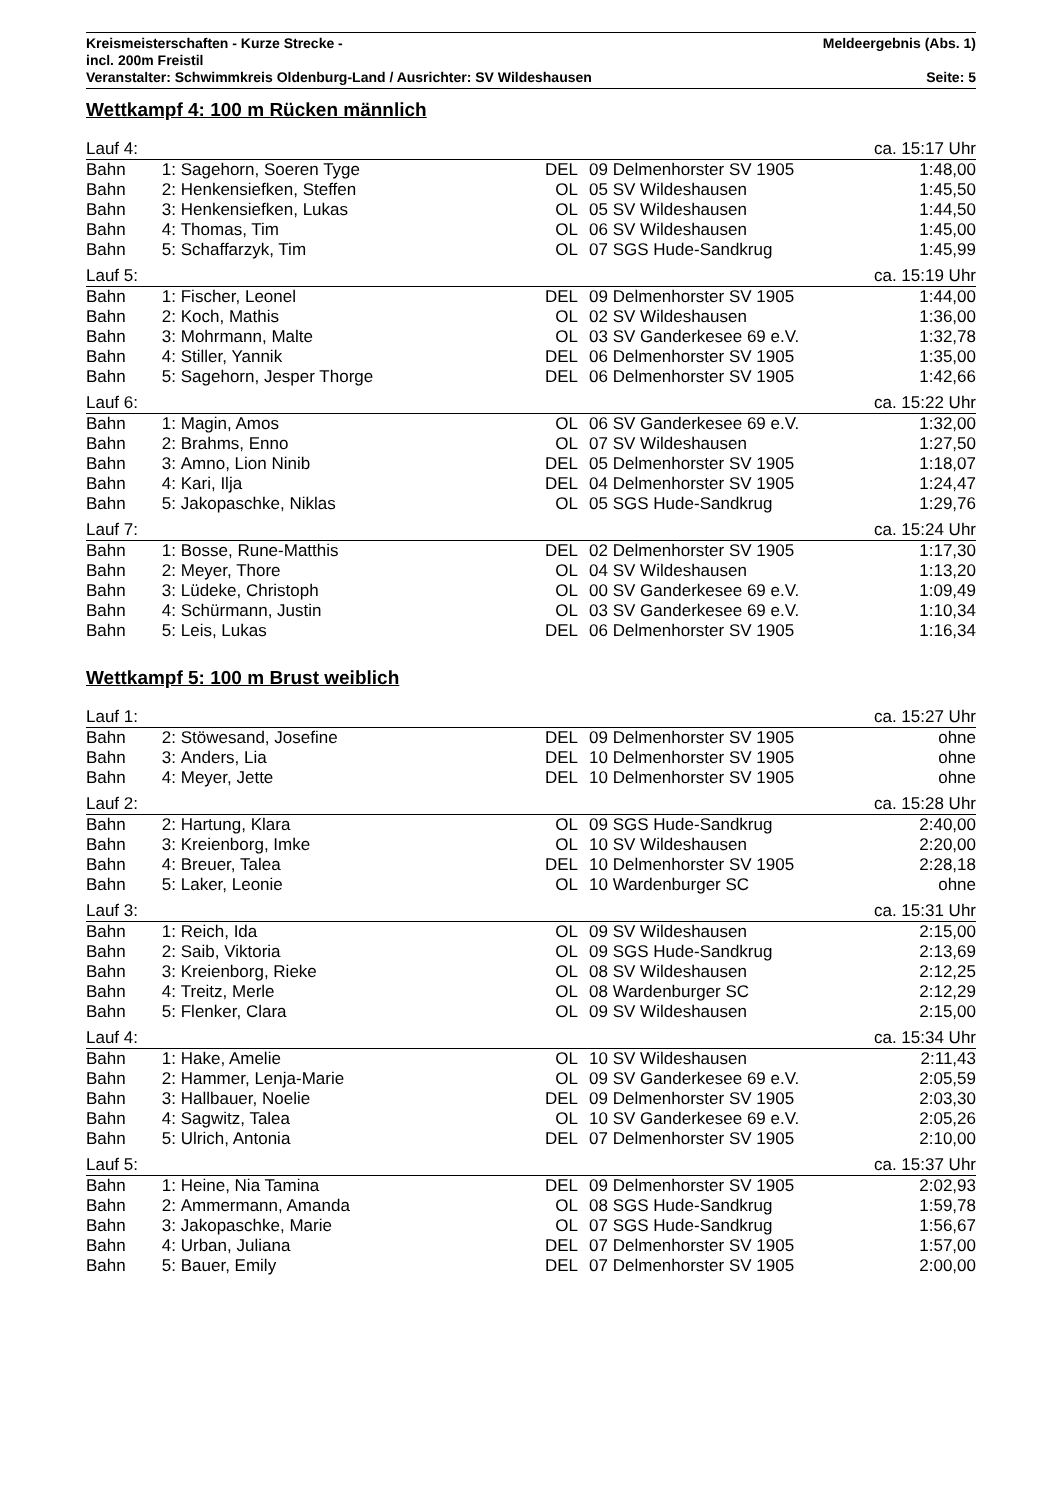Kreismeisterschaften - Kurze Strecke - Meldeergebnis (Abs. 1)
incl. 200m Freistil
Veranstalter: Schwimmkreis Oldenburg-Land / Ausrichter: SV Wildeshausen Seite: 5
Wettkampf 4: 100 m Rücken männlich
| Lauf 4: | | | | | | ca. 15:17 Uhr |
| Bahn | 1: | Sagehorn, Soeren Tyge | DEL | 09 | Delmenhorster SV 1905 | 1:48,00 |
| Bahn | 2: | Henkensiefken, Steffen | OL | 05 | SV Wildeshausen | 1:45,50 |
| Bahn | 3: | Henkensiefken, Lukas | OL | 05 | SV Wildeshausen | 1:44,50 |
| Bahn | 4: | Thomas, Tim | OL | 06 | SV Wildeshausen | 1:45,00 |
| Bahn | 5: | Schaffarzyk, Tim | OL | 07 | SGS Hude-Sandkrug | 1:45,99 |
| Lauf 5: | | | | | | ca. 15:19 Uhr |
| Bahn | 1: | Fischer, Leonel | DEL | 09 | Delmenhorster SV 1905 | 1:44,00 |
| Bahn | 2: | Koch, Mathis | OL | 02 | SV Wildeshausen | 1:36,00 |
| Bahn | 3: | Mohrmann, Malte | OL | 03 | SV Ganderkesee 69 e.V. | 1:32,78 |
| Bahn | 4: | Stiller, Yannik | DEL | 06 | Delmenhorster SV 1905 | 1:35,00 |
| Bahn | 5: | Sagehorn, Jesper Thorge | DEL | 06 | Delmenhorster SV 1905 | 1:42,66 |
| Lauf 6: | | | | | | ca. 15:22 Uhr |
| Bahn | 1: | Magin, Amos | OL | 06 | SV Ganderkesee 69 e.V. | 1:32,00 |
| Bahn | 2: | Brahms, Enno | OL | 07 | SV Wildeshausen | 1:27,50 |
| Bahn | 3: | Amno, Lion Ninib | DEL | 05 | Delmenhorster SV 1905 | 1:18,07 |
| Bahn | 4: | Kari, Ilja | DEL | 04 | Delmenhorster SV 1905 | 1:24,47 |
| Bahn | 5: | Jakopaschke, Niklas | OL | 05 | SGS Hude-Sandkrug | 1:29,76 |
| Lauf 7: | | | | | | ca. 15:24 Uhr |
| Bahn | 1: | Bosse, Rune-Matthis | DEL | 02 | Delmenhorster SV 1905 | 1:17,30 |
| Bahn | 2: | Meyer, Thore | OL | 04 | SV Wildeshausen | 1:13,20 |
| Bahn | 3: | Lüdeke, Christoph | OL | 00 | SV Ganderkesee 69 e.V. | 1:09,49 |
| Bahn | 4: | Schürmann, Justin | OL | 03 | SV Ganderkesee 69 e.V. | 1:10,34 |
| Bahn | 5: | Leis, Lukas | DEL | 06 | Delmenhorster SV 1905 | 1:16,34 |
Wettkampf 5: 100 m Brust weiblich
| Lauf 1: | | | | | | ca. 15:27 Uhr |
| Bahn | 2: | Stöwesand, Josefine | DEL | 09 | Delmenhorster SV 1905 | ohne |
| Bahn | 3: | Anders, Lia | DEL | 10 | Delmenhorster SV 1905 | ohne |
| Bahn | 4: | Meyer, Jette | DEL | 10 | Delmenhorster SV 1905 | ohne |
| Lauf 2: | | | | | | ca. 15:28 Uhr |
| Bahn | 2: | Hartung, Klara | OL | 09 | SGS Hude-Sandkrug | 2:40,00 |
| Bahn | 3: | Kreienborg, Imke | OL | 10 | SV Wildeshausen | 2:20,00 |
| Bahn | 4: | Breuer, Talea | DEL | 10 | Delmenhorster SV 1905 | 2:28,18 |
| Bahn | 5: | Laker, Leonie | OL | 10 | Wardenburger SC | ohne |
| Lauf 3: | | | | | | ca. 15:31 Uhr |
| Bahn | 1: | Reich, Ida | OL | 09 | SV Wildeshausen | 2:15,00 |
| Bahn | 2: | Saib, Viktoria | OL | 09 | SGS Hude-Sandkrug | 2:13,69 |
| Bahn | 3: | Kreienborg, Rieke | OL | 08 | SV Wildeshausen | 2:12,25 |
| Bahn | 4: | Treitz, Merle | OL | 08 | Wardenburger SC | 2:12,29 |
| Bahn | 5: | Flenker, Clara | OL | 09 | SV Wildeshausen | 2:15,00 |
| Lauf 4: | | | | | | ca. 15:34 Uhr |
| Bahn | 1: | Hake, Amelie | OL | 10 | SV Wildeshausen | 2:11,43 |
| Bahn | 2: | Hammer, Lenja-Marie | OL | 09 | SV Ganderkesee 69 e.V. | 2:05,59 |
| Bahn | 3: | Hallbauer, Noelie | DEL | 09 | Delmenhorster SV 1905 | 2:03,30 |
| Bahn | 4: | Sagwitz, Talea | OL | 10 | SV Ganderkesee 69 e.V. | 2:05,26 |
| Bahn | 5: | Ulrich, Antonia | DEL | 07 | Delmenhorster SV 1905 | 2:10,00 |
| Lauf 5: | | | | | | ca. 15:37 Uhr |
| Bahn | 1: | Heine, Nia Tamina | DEL | 09 | Delmenhorster SV 1905 | 2:02,93 |
| Bahn | 2: | Ammermann, Amanda | OL | 08 | SGS Hude-Sandkrug | 1:59,78 |
| Bahn | 3: | Jakopaschke, Marie | OL | 07 | SGS Hude-Sandkrug | 1:56,67 |
| Bahn | 4: | Urban, Juliana | DEL | 07 | Delmenhorster SV 1905 | 1:57,00 |
| Bahn | 5: | Bauer, Emily | DEL | 07 | Delmenhorster SV 1905 | 2:00,00 |